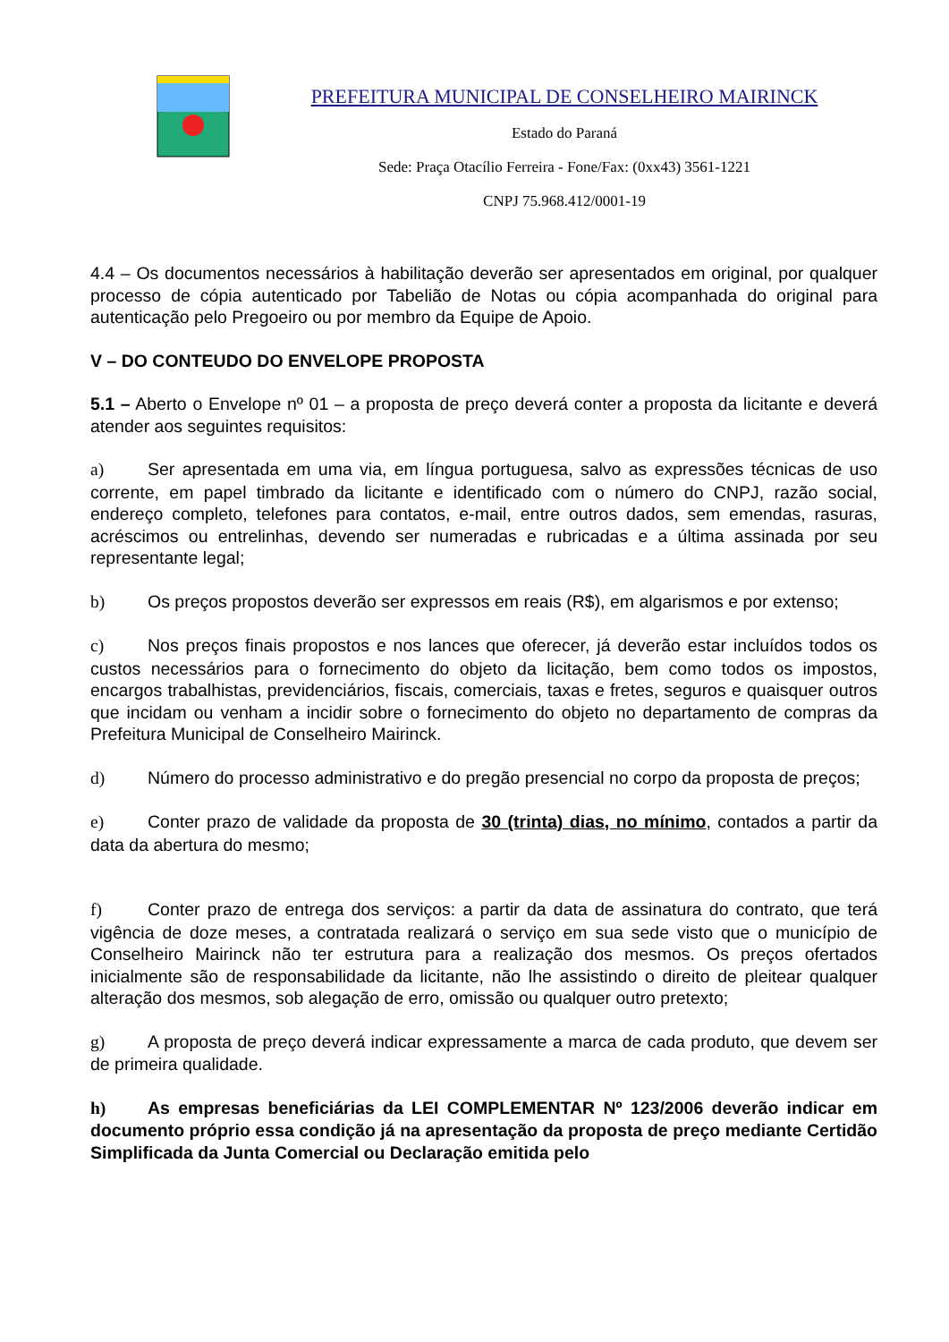PREFEITURA MUNICIPAL DE CONSELHEIRO MAIRINCK
Estado do Paraná
Sede: Praça Otacílio Ferreira - Fone/Fax: (0xx43) 3561-1221
CNPJ 75.968.412/0001-19
4.4 – Os documentos necessários à habilitação deverão ser apresentados em original, por qualquer processo de cópia autenticado por Tabelião de Notas ou cópia acompanhada do original para autenticação pelo Pregoeiro ou por membro da Equipe de Apoio.
V – DO CONTEUDO DO ENVELOPE PROPOSTA
5.1 – Aberto o Envelope nº 01 – a proposta de preço deverá conter a proposta da licitante e deverá atender aos seguintes requisitos:
a) Ser apresentada em uma via, em língua portuguesa, salvo as expressões técnicas de uso corrente, em papel timbrado da licitante e identificado com o número do CNPJ, razão social, endereço completo, telefones para contatos, e-mail, entre outros dados, sem emendas, rasuras, acréscimos ou entrelinhas, devendo ser numeradas e rubricadas e a última assinada por seu representante legal;
b) Os preços propostos deverão ser expressos em reais (R$), em algarismos e por extenso;
c) Nos preços finais propostos e nos lances que oferecer, já deverão estar incluídos todos os custos necessários para o fornecimento do objeto da licitação, bem como todos os impostos, encargos trabalhistas, previdenciários, fiscais, comerciais, taxas e fretes, seguros e quaisquer outros que incidam ou venham a incidir sobre o fornecimento do objeto no departamento de compras da Prefeitura Municipal de Conselheiro Mairinck.
d) Número do processo administrativo e do pregão presencial no corpo da proposta de preços;
e) Conter prazo de validade da proposta de 30 (trinta) dias, no mínimo, contados a partir da data da abertura do mesmo;
f) Conter prazo de entrega dos serviços: a partir da data de assinatura do contrato, que terá vigência de doze meses, a contratada realizará o serviço em sua sede visto que o município de Conselheiro Mairinck não ter estrutura para a realização dos mesmos. Os preços ofertados inicialmente são de responsabilidade da licitante, não lhe assistindo o direito de pleitear qualquer alteração dos mesmos, sob alegação de erro, omissão ou qualquer outro pretexto;
g) A proposta de preço deverá indicar expressamente a marca de cada produto, que devem ser de primeira qualidade.
h) As empresas beneficiárias da LEI COMPLEMENTAR Nº 123/2006 deverão indicar em documento próprio essa condição já na apresentação da proposta de preço mediante Certidão Simplificada da Junta Comercial ou Declaração emitida pelo